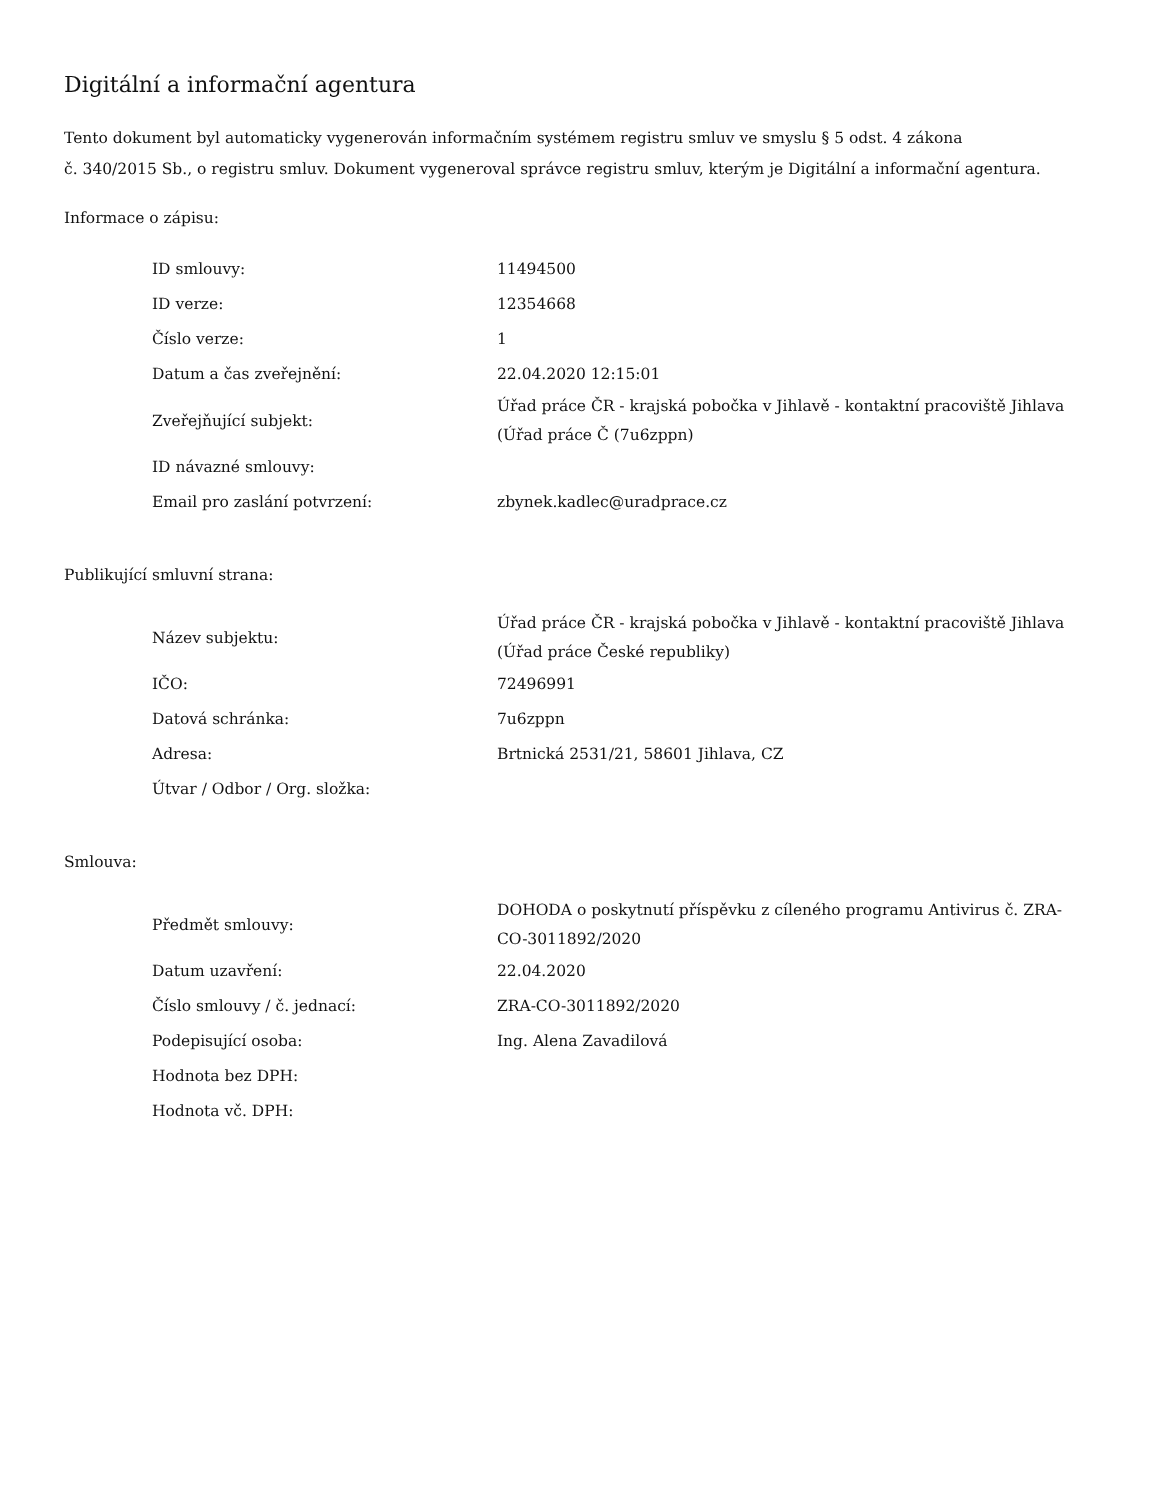Digitální a informační agentura
Tento dokument byl automaticky vygenerován informačním systémem registru smluv ve smyslu § 5 odst. 4 zákona
č. 340/2015 Sb., o registru smluv. Dokument vygeneroval správce registru smluv, kterým je Digitální a informační agentura.
Informace o zápisu:
| ID smlouvy: | 11494500 |
| ID verze: | 12354668 |
| Číslo verze: | 1 |
| Datum a čas zveřejnění: | 22.04.2020 12:15:01 |
| Zveřejňující subjekt: | Úřad práce ČR - krajská pobočka v Jihlavě - kontaktní pracoviště Jihlava (Úřad práce Č (7u6zppn) |
| ID návazné smlouvy: | |
| Email pro zaslání potvrzení: | zbynek.kadlec@uradprace.cz |
Publikující smluvní strana:
| Název subjektu: | Úřad práce ČR - krajská pobočka v Jihlavě - kontaktní pracoviště Jihlava (Úřad práce České republiky) |
| IČO: | 72496991 |
| Datová schránka: | 7u6zppn |
| Adresa: | Brtnická 2531/21, 58601 Jihlava, CZ |
| Útvar / Odbor / Org. složka: | |
Smlouva:
| Předmět smlouvy: | DOHODA o poskytnutí příspěvku z cíleného programu Antivirus č. ZRA-CO-3011892/2020 |
| Datum uzavření: | 22.04.2020 |
| Číslo smlouvy / č. jednací: | ZRA-CO-3011892/2020 |
| Podepisující osoba: | Ing. Alena Zavadilová |
| Hodnota bez DPH: | |
| Hodnota vč. DPH: | |